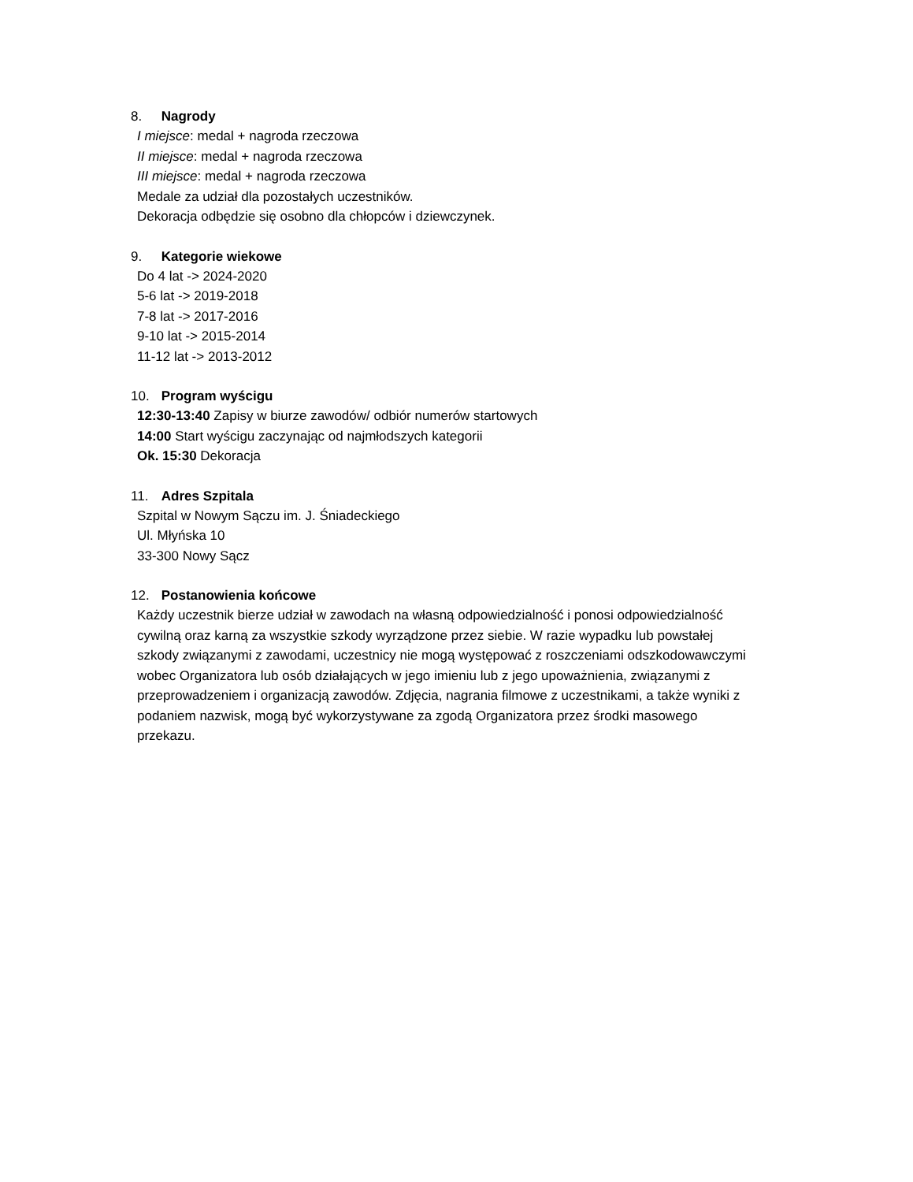8. Nagrody
I miejsce: medal + nagroda rzeczowa
II miejsce: medal + nagroda rzeczowa
III miejsce: medal + nagroda rzeczowa
Medale za udział dla pozostałych uczestników.
Dekoracja odbędzie się osobno dla chłopców i dziewczynek.
9. Kategorie wiekowe
Do 4 lat -> 2024-2020
5-6 lat -> 2019-2018
7-8 lat -> 2017-2016
9-10 lat -> 2015-2014
11-12 lat -> 2013-2012
10. Program wyścigu
12:30-13:40 Zapisy w biurze zawodów/ odbiór numerów startowych
14:00 Start wyścigu zaczynając od najmłodszych kategorii
Ok. 15:30 Dekoracja
11. Adres Szpitala
Szpital w Nowym Sączu im. J. Śniadeckiego
Ul. Młyńska 10
33-300 Nowy Sącz
12. Postanowienia końcowe
Każdy uczestnik bierze udział w zawodach na własną odpowiedzialność i ponosi odpowiedzialność cywilną oraz karną za wszystkie szkody wyrządzone przez siebie. W razie wypadku lub powstałej szkody związanymi z zawodami, uczestnicy nie mogą występować z roszczeniami odszkodowawczymi wobec Organizatora lub osób działających w jego imieniu lub z jego upoważnienia, związanymi z przeprowadzeniem i organizacją zawodów. Zdjęcia, nagrania filmowe z uczestnikami, a także wyniki z podaniem nazwisk, mogą być wykorzystywane za zgodą Organizatora przez środki masowego przekazu.